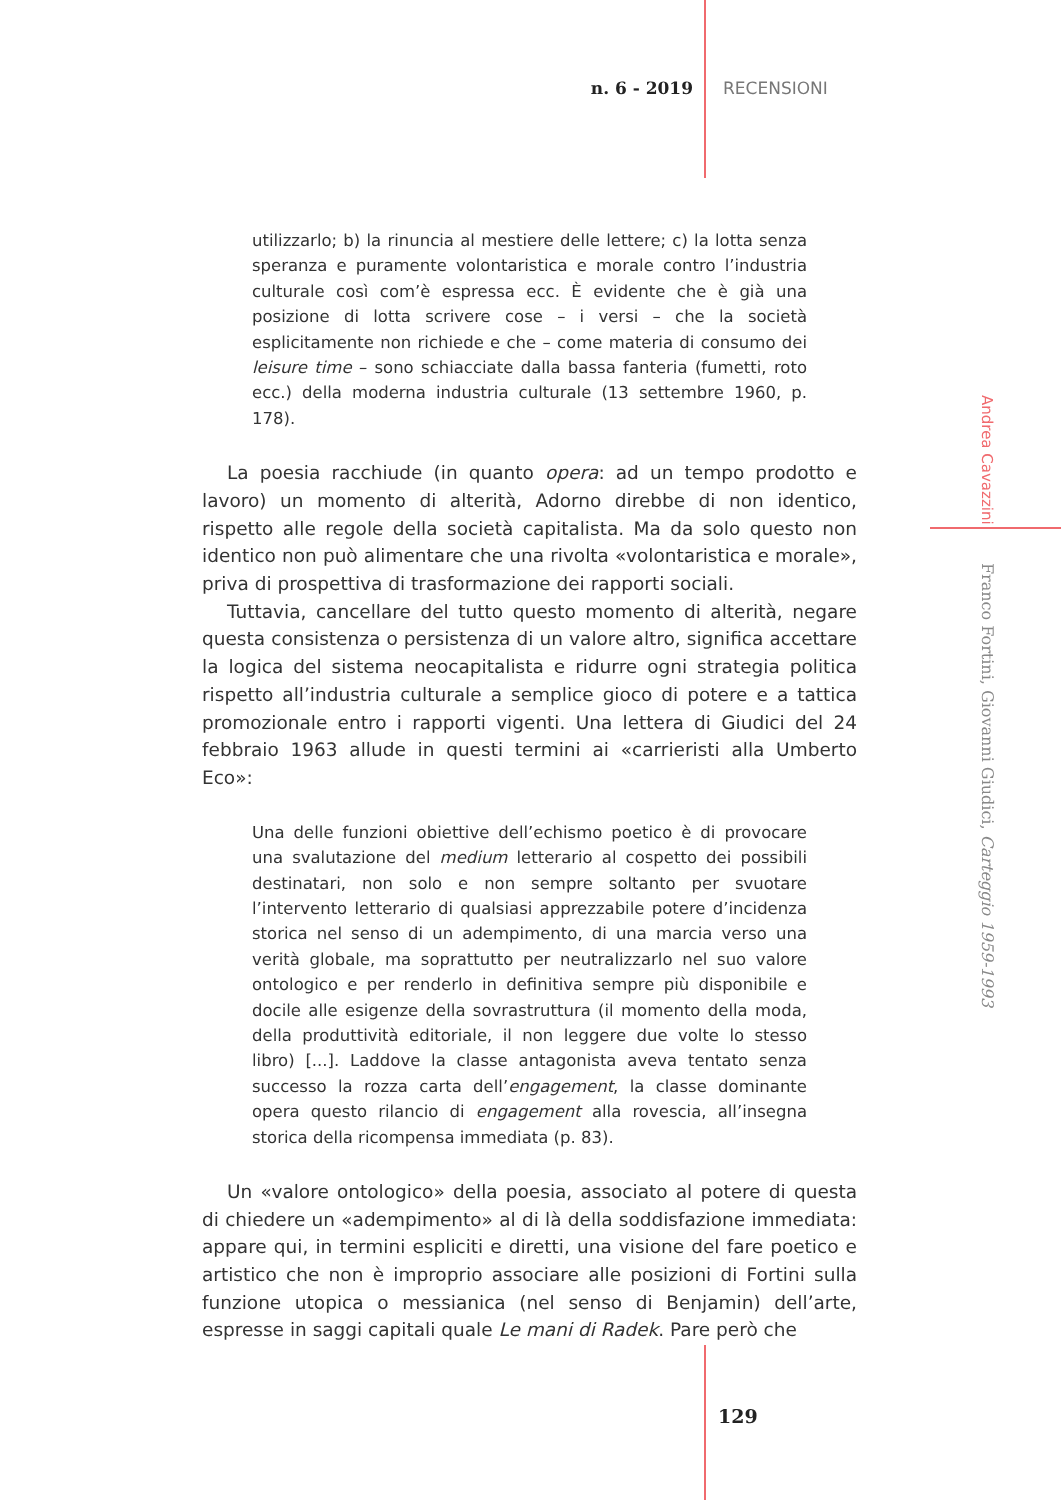n. 6 - 2019 RECENSIONI
utilizzarlo; b) la rinuncia al mestiere delle lettere; c) la lotta senza speranza e puramente volontaristica e morale contro l’industria culturale così com’è espressa ecc. È evidente che è già una posizione di lotta scrivere cose – i versi – che la società esplicitamente non richiede e che – come materia di consumo dei leisure time – sono schiacciate dalla bassa fanteria (fumetti, roto ecc.) della moderna industria culturale (13 settembre 1960, p. 178).
La poesia racchiude (in quanto opera: ad un tempo prodotto e lavoro) un momento di alterità, Adorno direbbe di non identico, rispetto alle regole della società capitalista. Ma da solo questo non identico non può alimentare che una rivolta «volontaristica e morale», priva di prospettiva di trasformazione dei rapporti sociali.
Tuttavia, cancellare del tutto questo momento di alterità, negare questa consistenza o persistenza di un valore altro, significa accettare la logica del sistema neocapitalista e ridurre ogni strategia politica rispetto all’industria culturale a semplice gioco di potere e a tattica promozionale entro i rapporti vigenti. Una lettera di Giudici del 24 febbraio 1963 allude in questi termini ai «carrieristi alla Umberto Eco»:
Una delle funzioni obiettive dell’echismo poetico è di provocare una svalutazione del medium letterario al cospetto dei possibili destinatari, non solo e non sempre soltanto per svuotare l’intervento letterario di qualsiasi apprezzabile potere d’incidenza storica nel senso di un adempimento, di una marcia verso una verità globale, ma soprattutto per neutralizzarlo nel suo valore ontologico e per renderlo in definitiva sempre più disponibile e docile alle esigenze della sovrastruttura (il momento della moda, della produttività editoriale, il non leggere due volte lo stesso libro) [...]. Laddove la classe antagonista aveva tentato senza successo la rozza carta dell’engagement, la classe dominante opera questo rilancio di engagement alla rovescia, all’insegna storica della ricompensa immediata (p. 83).
Un «valore ontologico» della poesia, associato al potere di questa di chiedere un «adempimento» al di là della soddisfazione immediata: appare qui, in termini espliciti e diretti, una visione del fare poetico e artistico che non è improprio associare alle posizioni di Fortini sulla funzione utopica o messianica (nel senso di Benjamin) dell’arte, espresse in saggi capitali quale Le mani di Radek. Pare però che
Andrea Cavazzini Franco Fortini, Giovanni Giudici, Carteggio 1959-1993
129